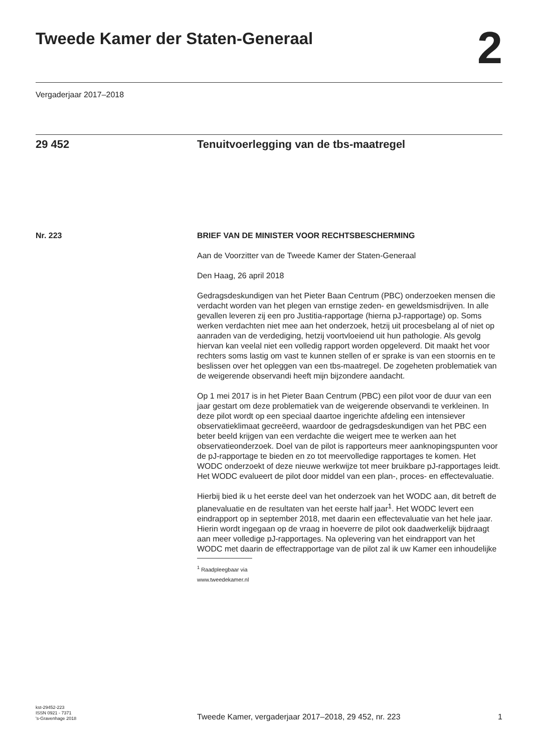Tweede Kamer der Staten-Generaal
2
Vergaderjaar 2017–2018
29 452 Tenuitvoerlegging van de tbs-maatregel
Nr. 223 BRIEF VAN DE MINISTER VOOR RECHTSBESCHERMING
Aan de Voorzitter van de Tweede Kamer der Staten-Generaal
Den Haag, 26 april 2018
Gedragsdeskundigen van het Pieter Baan Centrum (PBC) onderzoeken mensen die verdacht worden van het plegen van ernstige zeden- en geweldsmisdrijven. In alle gevallen leveren zij een pro Justitia-rapportage (hierna pJ-rapportage) op. Soms werken verdachten niet mee aan het onderzoek, hetzij uit procesbelang al of niet op aanraden van de verdediging, hetzij voortvloeiend uit hun pathologie. Als gevolg hiervan kan veelal niet een volledig rapport worden opgeleverd. Dit maakt het voor rechters soms lastig om vast te kunnen stellen of er sprake is van een stoornis en te beslissen over het opleggen van een tbs-maatregel. De zogeheten problematiek van de weigerende observandi heeft mijn bijzondere aandacht.
Op 1 mei 2017 is in het Pieter Baan Centrum (PBC) een pilot voor de duur van een jaar gestart om deze problematiek van de weigerende observandi te verkleinen. In deze pilot wordt op een speciaal daartoe ingerichte afdeling een intensiever observatieklimaat gecreëerd, waardoor de gedragsdeskundigen van het PBC een beter beeld krijgen van een verdachte die weigert mee te werken aan het observatieonderzoek. Doel van de pilot is rapporteurs meer aanknopingspunten voor de pJ-rapportage te bieden en zo tot meervolledige rapportages te komen. Het WODC onderzoekt of deze nieuwe werkwijze tot meer bruikbare pJ-rapportages leidt. Het WODC evalueert de pilot door middel van een plan-, proces- en effectevaluatie.
Hierbij bied ik u het eerste deel van het onderzoek van het WODC aan, dit betreft de planevaluatie en de resultaten van het eerste half jaar<sup>1</sup>. Het WODC levert een eindrapport op in september 2018, met daarin een effectevaluatie van het hele jaar. Hierin wordt ingegaan op de vraag in hoeverre de pilot ook daadwerkelijk bijdraagt aan meer volledige pJ-rapportages. Na oplevering van het eindrapport van het WODC met daarin de effectrapportage van de pilot zal ik uw Kamer een inhoudelijke
<sup>1</sup> Raadpleegbaar via www.tweedekamer.nl
kst-29452-223
ISSN 0921 - 7371
's-Gravenhage 2018
Tweede Kamer, vergaderjaar 2017–2018, 29 452, nr. 223
1